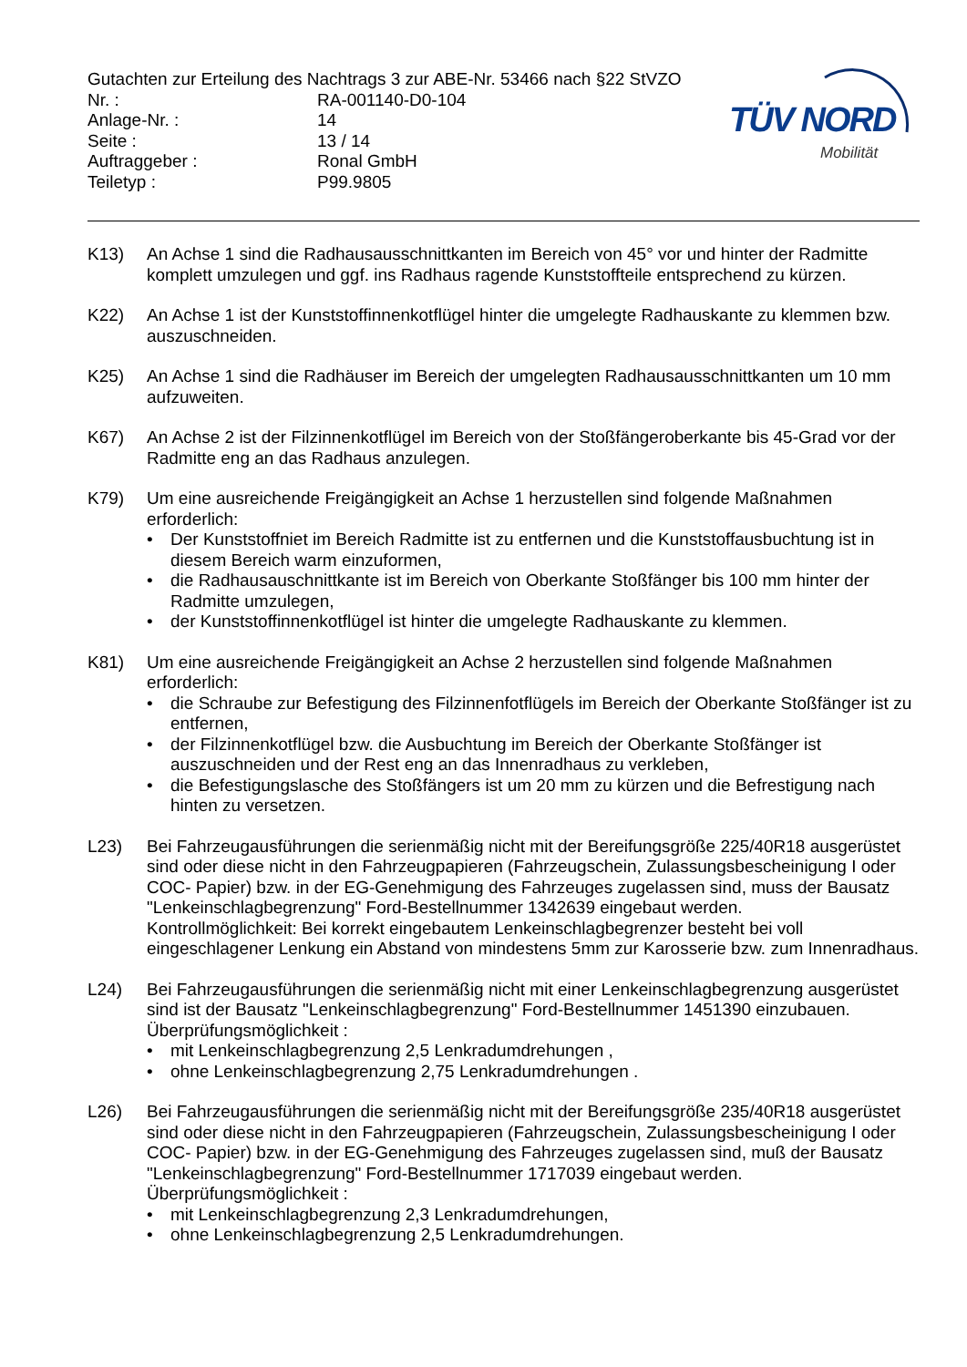Gutachten zur Erteilung des Nachtrags 3 zur ABE-Nr. 53466 nach §22 StVZO
Nr. : RA-001140-D0-104
Anlage-Nr. : 14
Seite : 13 / 14
Auftraggeber : Ronal GmbH
Teiletyp : P99.9805
TÜV NORD
Mobilität
K13) An Achse 1 sind die Radhausausschnittkanten im Bereich von 45° vor und hinter der Radmitte komplett umzulegen und ggf. ins Radhaus ragende Kunststoffteile entsprechend zu kürzen.
K22) An Achse 1 ist der Kunststoffinnenkotflügel hinter die umgelegte Radhauskante zu klemmen bzw. auszuschneiden.
K25) An Achse 1 sind die Radhäuser im Bereich der umgelegten Radhausausschnittkanten um 10 mm aufzuweiten.
K67) An Achse 2 ist der Filzinnenkotflügel im Bereich von der Stoßfängeroberkante bis 45-Grad vor der Radmitte eng an das Radhaus anzulegen.
K79) Um eine ausreichende Freigängigkeit an Achse 1 herzustellen sind folgende Maßnahmen erforderlich:
• Der Kunststoffniet im Bereich Radmitte ist zu entfernen und die Kunststoffausbuchtung ist in diesem Bereich warm einzuformen,
• die Radhausauschnittkante ist im Bereich von Oberkante Stoßfänger bis 100 mm hinter der Radmitte umzulegen,
• der Kunststoffinnenkotflügel ist hinter die umgelegte Radhauskante zu klemmen.
K81) Um eine ausreichende Freigängigkeit an Achse 2 herzustellen sind folgende Maßnahmen erforderlich:
• die Schraube zur Befestigung des Filzinnenfotflügels im Bereich der Oberkante Stoßfänger ist zu entfernen,
• der Filzinnenkotflügel bzw. die Ausbuchtung im Bereich der Oberkante Stoßfänger ist auszuschneiden und der Rest eng an das Innenradhaus zu verkleben,
• die Befestigungslasche des Stoßfängers ist um 20 mm zu kürzen und die Befrestigung nach hinten zu versetzen.
L23) Bei Fahrzeugausführungen die serienmäßig nicht mit der Bereifungsgröße 225/40R18 ausgerüstet sind oder diese nicht in den Fahrzeugpapieren (Fahrzeugschein, Zulassungsbescheinigung I oder COC- Papier) bzw. in der EG-Genehmigung des Fahrzeuges zugelassen sind, muss der Bausatz "Lenkeinschlagbegrenzung" Ford-Bestellnummer 1342639 eingebaut werden.
Kontrollmöglichkeit: Bei korrekt eingebautem Lenkeinschlagbegrenzer besteht bei voll eingeschlagener Lenkung ein Abstand von mindestens 5mm zur Karosserie bzw. zum Innenradhaus.
L24) Bei Fahrzeugausführungen die serienmäßig nicht mit einer Lenkeinschlagbegrenzung ausgerüstet sind ist der Bausatz "Lenkeinschlagbegrenzung" Ford-Bestellnummer 1451390 einzubauen. Überprüfungsmöglichkeit :
• mit Lenkeinschlagbegrenzung 2,5 Lenkradumdrehungen ,
• ohne Lenkeinschlagbegrenzung 2,75 Lenkradumdrehungen .
L26) Bei Fahrzeugausführungen die serienmäßig nicht mit der Bereifungsgröße 235/40R18 ausgerüstet sind oder diese nicht in den Fahrzeugpapieren (Fahrzeugschein, Zulassungsbescheinigung I oder COC- Papier) bzw. in der EG-Genehmigung des Fahrzeuges zugelassen sind, muß der Bausatz "Lenkeinschlagbegrenzung" Ford-Bestellnummer 1717039 eingebaut werden. Überprüfungsmöglichkeit :
• mit Lenkeinschlagbegrenzung 2,3 Lenkradumdrehungen,
• ohne Lenkeinschlagbegrenzung 2,5 Lenkradumdrehungen.